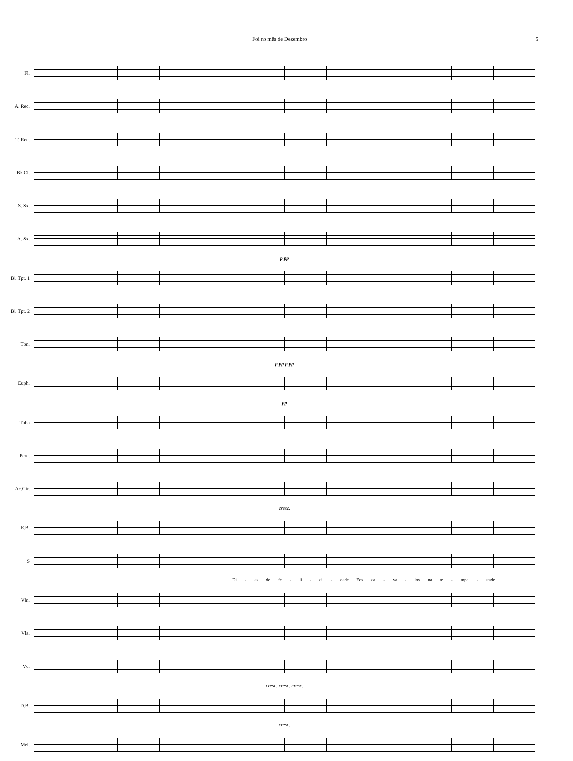Foi no mês de Dezembro 5
Fl.
A. Rec.
T. Rec.
B♭ Cl.
S. Sx.
A. Sx.
p pp
B♭ Tpt. 1
B♭ Tpt. 2
Tbn.
p pp p pp
Euph.
pp
Tuba
Perc.
Ac.Gtr.
cresc.
E.B.
S
Di - as de fe - li - ci - dade Eos ca - va - los na te - mpe - stade
Vln.
Vla.
Vc.
cresc. cresc. cresc.
D.B.
cresc.
Mel.